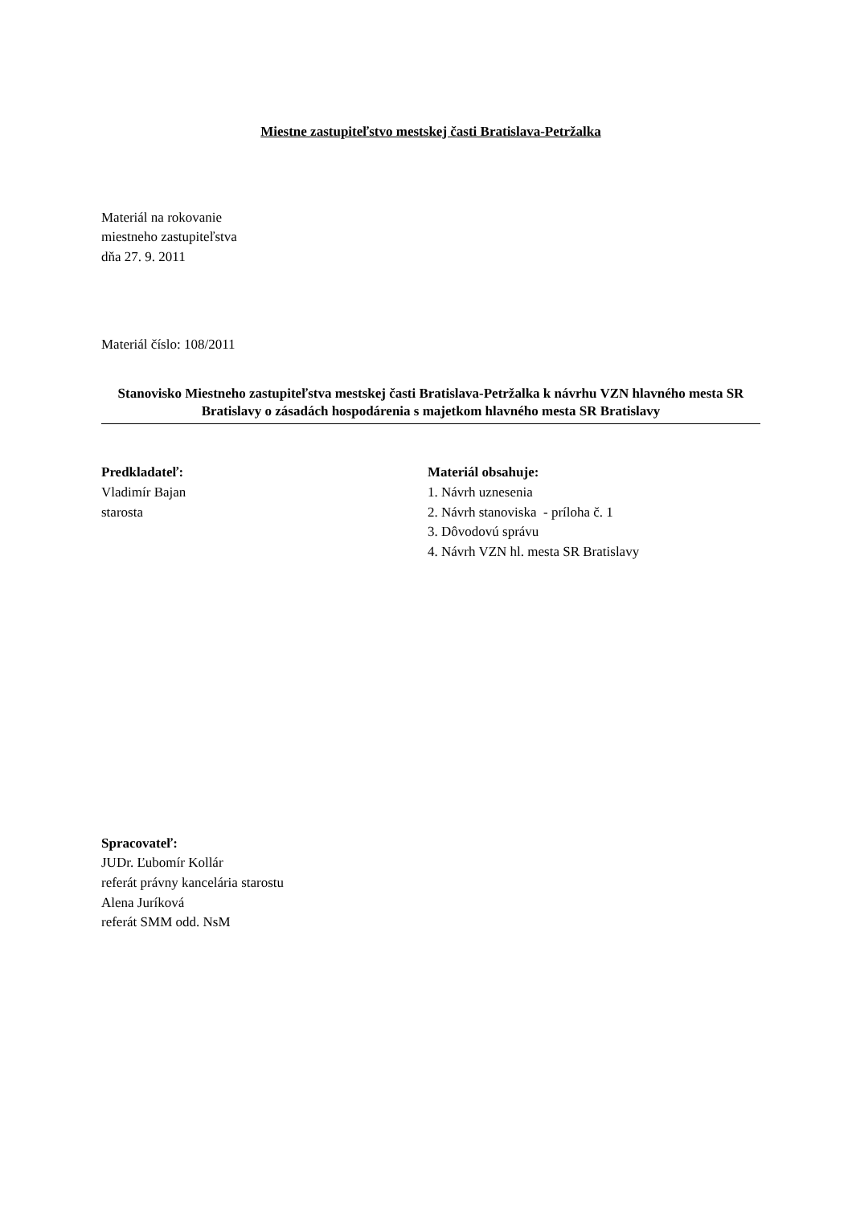Miestne zastupiteľstvo mestskej časti Bratislava-Petržalka
Materiál na rokovanie
miestneho zastupiteľstva
dňa 27. 9. 2011
Materiál číslo: 108/2011
Stanovisko Miestneho zastupiteľstva mestskej časti Bratislava-Petržalka k návrhu VZN hlavného mesta SR Bratislavy o zásadách hospodárenia s majetkom hlavného mesta SR Bratislavy
Predkladateľ:
Vladimír Bajan
starosta
Materiál obsahuje:
1. Návrh uznesenia
2. Návrh stanoviska - príloha č. 1
3. Dôvodovú správu
4. Návrh VZN hl. mesta SR Bratislavy
Spracovateľ:
JUDr. Ľubomír Kollár
referát právny kancelária starostu
Alena Juríková
referát SMM odd. NsM